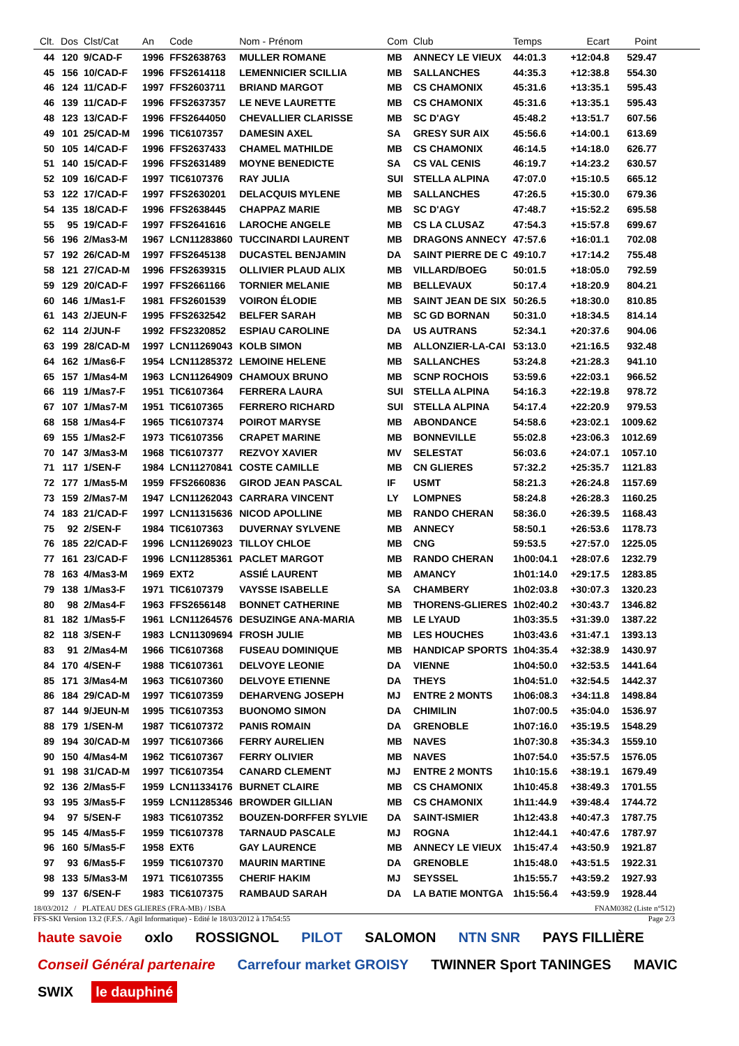| Clt. | Dos | Clst/Cat | An | Code | Nom - Prénom | Com | Club | Temps | Ecart | Point | |
| --- | --- | --- | --- | --- | --- | --- | --- | --- | --- | --- | --- |
| 44 | 120 | 9/CAD-F | 1996 | FFS2638763 | MULLER ROMANE | MB | ANNECY LE VIEUX | 44:01.3 | +12:04.8 | 529.47 | |
| 45 | 156 | 10/CAD-F | 1996 | FFS2614118 | LEMENNICIER SCILLIA | MB | SALLANCHES | 44:35.3 | +12:38.8 | 554.30 | |
| 46 | 124 | 11/CAD-F | 1997 | FFS2603711 | BRIAND MARGOT | MB | CS CHAMONIX | 45:31.6 | +13:35.1 | 595.43 | |
| 46 | 139 | 11/CAD-F | 1996 | FFS2637357 | LE NEVE LAURETTE | MB | CS CHAMONIX | 45:31.6 | +13:35.1 | 595.43 | |
| 48 | 123 | 13/CAD-F | 1996 | FFS2644050 | CHEVALLIER CLARISSE | MB | SC D'AGY | 45:48.2 | +13:51.7 | 607.56 | |
| 49 | 101 | 25/CAD-M | 1996 | TIC6107357 | DAMESIN AXEL | SA | GRESY SUR AIX | 45:56.6 | +14:00.1 | 613.69 | |
| 50 | 105 | 14/CAD-F | 1996 | FFS2637433 | CHAMEL MATHILDE | MB | CS CHAMONIX | 46:14.5 | +14:18.0 | 626.77 | |
| 51 | 140 | 15/CAD-F | 1996 | FFS2631489 | MOYNE BENEDICTE | SA | CS VAL CENIS | 46:19.7 | +14:23.2 | 630.57 | |
| 52 | 109 | 16/CAD-F | 1997 | TIC6107376 | RAY JULIA | SUI | STELLA ALPINA | 47:07.0 | +15:10.5 | 665.12 | |
| 53 | 122 | 17/CAD-F | 1997 | FFS2630201 | DELACQUIS MYLENE | MB | SALLANCHES | 47:26.5 | +15:30.0 | 679.36 | |
| 54 | 135 | 18/CAD-F | 1996 | FFS2638445 | CHAPPAZ MARIE | MB | SC D'AGY | 47:48.7 | +15:52.2 | 695.58 | |
| 55 | 95 | 19/CAD-F | 1997 | FFS2641616 | LAROCHE ANGELE | MB | CS LA CLUSAZ | 47:54.3 | +15:57.8 | 699.67 | |
| 56 | 196 | 2/Mas3-M | 1967 | LCN11283860 | TUCCINARDI LAURENT | MB | DRAGONS ANNECY | 47:57.6 | +16:01.1 | 702.08 | |
| 57 | 192 | 26/CAD-M | 1997 | FFS2645138 | DUCASTEL BENJAMIN | DA | SAINT PIERRE DE C | 49:10.7 | +17:14.2 | 755.48 | |
| 58 | 121 | 27/CAD-M | 1996 | FFS2639315 | OLLIVIER PLAUD ALIX | MB | VILLARD/BOEG | 50:01.5 | +18:05.0 | 792.59 | |
| 59 | 129 | 20/CAD-F | 1997 | FFS2661166 | TORNIER MELANIE | MB | BELLEVAUX | 50:17.4 | +18:20.9 | 804.21 | |
| 60 | 146 | 1/Mas1-F | 1981 | FFS2601539 | VOIRON ÉLODIE | MB | SAINT JEAN DE SIX | 50:26.5 | +18:30.0 | 810.85 | |
| 61 | 143 | 2/JEUN-F | 1995 | FFS2632542 | BELFER SARAH | MB | SC GD BORNAN | 50:31.0 | +18:34.5 | 814.14 | |
| 62 | 114 | 2/JUN-F | 1992 | FFS2320852 | ESPIAU CAROLINE | DA | US AUTRANS | 52:34.1 | +20:37.6 | 904.06 | |
| 63 | 199 | 28/CAD-M | 1997 | LCN11269043 | KOLB SIMON | MB | ALLONZIER-LA-CAI | 53:13.0 | +21:16.5 | 932.48 | |
| 64 | 162 | 1/Mas6-F | 1954 | LCN11285372 | LEMOINE HELENE | MB | SALLANCHES | 53:24.8 | +21:28.3 | 941.10 | |
| 65 | 157 | 1/Mas4-M | 1963 | LCN11264909 | CHAMOUX BRUNO | MB | SCNP ROCHOIS | 53:59.6 | +22:03.1 | 966.52 | |
| 66 | 119 | 1/Mas7-F | 1951 | TIC6107364 | FERRERA LAURA | SUI | STELLA ALPINA | 54:16.3 | +22:19.8 | 978.72 | |
| 67 | 107 | 1/Mas7-M | 1951 | TIC6107365 | FERRERO RICHARD | SUI | STELLA ALPINA | 54:17.4 | +22:20.9 | 979.53 | |
| 68 | 158 | 1/Mas4-F | 1965 | TIC6107374 | POIROT MARYSE | MB | ABONDANCE | 54:58.6 | +23:02.1 | 1009.62 | |
| 69 | 155 | 1/Mas2-F | 1973 | TIC6107356 | CRAPET MARINE | MB | BONNEVILLE | 55:02.8 | +23:06.3 | 1012.69 | |
| 70 | 147 | 3/Mas3-M | 1968 | TIC6107377 | REZVOY XAVIER | MV | SELESTAT | 56:03.6 | +24:07.1 | 1057.10 | |
| 71 | 117 | 1/SEN-F | 1984 | LCN11270841 | COSTE CAMILLE | MB | CN GLIERES | 57:32.2 | +25:35.7 | 1121.83 | |
| 72 | 177 | 1/Mas5-M | 1959 | FFS2660836 | GIROD JEAN PASCAL | IF | USMT | 58:21.3 | +26:24.8 | 1157.69 | |
| 73 | 159 | 2/Mas7-M | 1947 | LCN11262043 | CARRARA VINCENT | LY | LOMPNES | 58:24.8 | +26:28.3 | 1160.25 | |
| 74 | 183 | 21/CAD-F | 1997 | LCN11315636 | NICOD APOLLINE | MB | RANDO CHERAN | 58:36.0 | +26:39.5 | 1168.43 | |
| 75 | 92 | 2/SEN-F | 1984 | TIC6107363 | DUVERNAY SYLVENE | MB | ANNECY | 58:50.1 | +26:53.6 | 1178.73 | |
| 76 | 185 | 22/CAD-F | 1996 | LCN11269023 | TILLOY CHLOE | MB | CNG | 59:53.5 | +27:57.0 | 1225.05 | |
| 77 | 161 | 23/CAD-F | 1996 | LCN11285361 | PACLET MARGOT | MB | RANDO CHERAN | 1h00:04.1 | +28:07.6 | 1232.79 | |
| 78 | 163 | 4/Mas3-M | 1969 | EXT2 | ASSIÉ LAURENT | MB | AMANCY | 1h01:14.0 | +29:17.5 | 1283.85 | |
| 79 | 138 | 1/Mas3-F | 1971 | TIC6107379 | VAYSSE ISABELLE | SA | CHAMBERY | 1h02:03.8 | +30:07.3 | 1320.23 | |
| 80 | 98 | 2/Mas4-F | 1963 | FFS2656148 | BONNET CATHERINE | MB | THORENS-GLIERES | 1h02:40.2 | +30:43.7 | 1346.82 | |
| 81 | 182 | 1/Mas5-F | 1961 | LCN11264576 | DESUZINGE ANA-MARIA | MB | LE LYAUD | 1h03:35.5 | +31:39.0 | 1387.22 | |
| 82 | 118 | 3/SEN-F | 1983 | LCN11309694 | FROSH JULIE | MB | LES HOUCHES | 1h03:43.6 | +31:47.1 | 1393.13 | |
| 83 | 91 | 2/Mas4-M | 1966 | TIC6107368 | FUSEAU DOMINIQUE | MB | HANDICAP SPORTS | 1h04:35.4 | +32:38.9 | 1430.97 | |
| 84 | 170 | 4/SEN-F | 1988 | TIC6107361 | DELVOYE LEONIE | DA | VIENNE | 1h04:50.0 | +32:53.5 | 1441.64 | |
| 85 | 171 | 3/Mas4-M | 1963 | TIC6107360 | DELVOYE ETIENNE | DA | THEYS | 1h04:51.0 | +32:54.5 | 1442.37 | |
| 86 | 184 | 29/CAD-M | 1997 | TIC6107359 | DEHARVENG JOSEPH | MJ | ENTRE 2 MONTS | 1h06:08.3 | +34:11.8 | 1498.84 | |
| 87 | 144 | 9/JEUN-M | 1995 | TIC6107353 | BUONOMO SIMON | DA | CHIMILIN | 1h07:00.5 | +35:04.0 | 1536.97 | |
| 88 | 179 | 1/SEN-M | 1987 | TIC6107372 | PANIS ROMAIN | DA | GRENOBLE | 1h07:16.0 | +35:19.5 | 1548.29 | |
| 89 | 194 | 30/CAD-M | 1997 | TIC6107366 | FERRY AURELIEN | MB | NAVES | 1h07:30.8 | +35:34.3 | 1559.10 | |
| 90 | 150 | 4/Mas4-M | 1962 | TIC6107367 | FERRY OLIVIER | MB | NAVES | 1h07:54.0 | +35:57.5 | 1576.05 | |
| 91 | 198 | 31/CAD-M | 1997 | TIC6107354 | CANARD CLEMENT | MJ | ENTRE 2 MONTS | 1h10:15.6 | +38:19.1 | 1679.49 | |
| 92 | 136 | 2/Mas5-F | 1959 | LCN11334176 | BURNET CLAIRE | MB | CS CHAMONIX | 1h10:45.8 | +38:49.3 | 1701.55 | |
| 93 | 195 | 3/Mas5-F | 1959 | LCN11285346 | BROWDER GILLIAN | MB | CS CHAMONIX | 1h11:44.9 | +39:48.4 | 1744.72 | |
| 94 | 97 | 5/SEN-F | 1983 | TIC6107352 | BOUZEN-DORFFER SYLVIE | DA | SAINT-ISMIER | 1h12:43.8 | +40:47.3 | 1787.75 | |
| 95 | 145 | 4/Mas5-F | 1959 | TIC6107378 | TARNAUD PASCALE | MJ | ROGNA | 1h12:44.1 | +40:47.6 | 1787.97 | |
| 96 | 160 | 5/Mas5-F | 1958 | EXT6 | GAY LAURENCE | MB | ANNECY LE VIEUX | 1h15:47.4 | +43:50.9 | 1921.87 | |
| 97 | 93 | 6/Mas5-F | 1959 | TIC6107370 | MAURIN MARTINE | DA | GRENOBLE | 1h15:48.0 | +43:51.5 | 1922.31 | |
| 98 | 133 | 5/Mas3-M | 1971 | TIC6107355 | CHERIF HAKIM | MJ | SEYSSEL | 1h15:55.7 | +43:59.2 | 1927.93 | |
| 99 | 137 | 6/SEN-F | 1983 | TIC6107375 | RAMBAUD SARAH | DA | LA BATIE MONTGA | 1h15:56.4 | +43:59.9 | 1928.44 | |
18/03/2012 / PLATEAU DES GLIERES (FRA-MB) / ISBA FNAM0382 (Liste n°512)
FFS-SKI Version 13.2 (F.F.S. / Agil Informatique) - Edité le 18/03/2012 à 17h54:55 Page 2/3
haute savoie oxlo ROSSIGNOL PILOT SALOMON NTN SNR PAYS FILLIÈRE Conseil Général partenaire Carrefour market GROISY TWINNER Sport TANINGES MAVIC SWIX le dauphiné